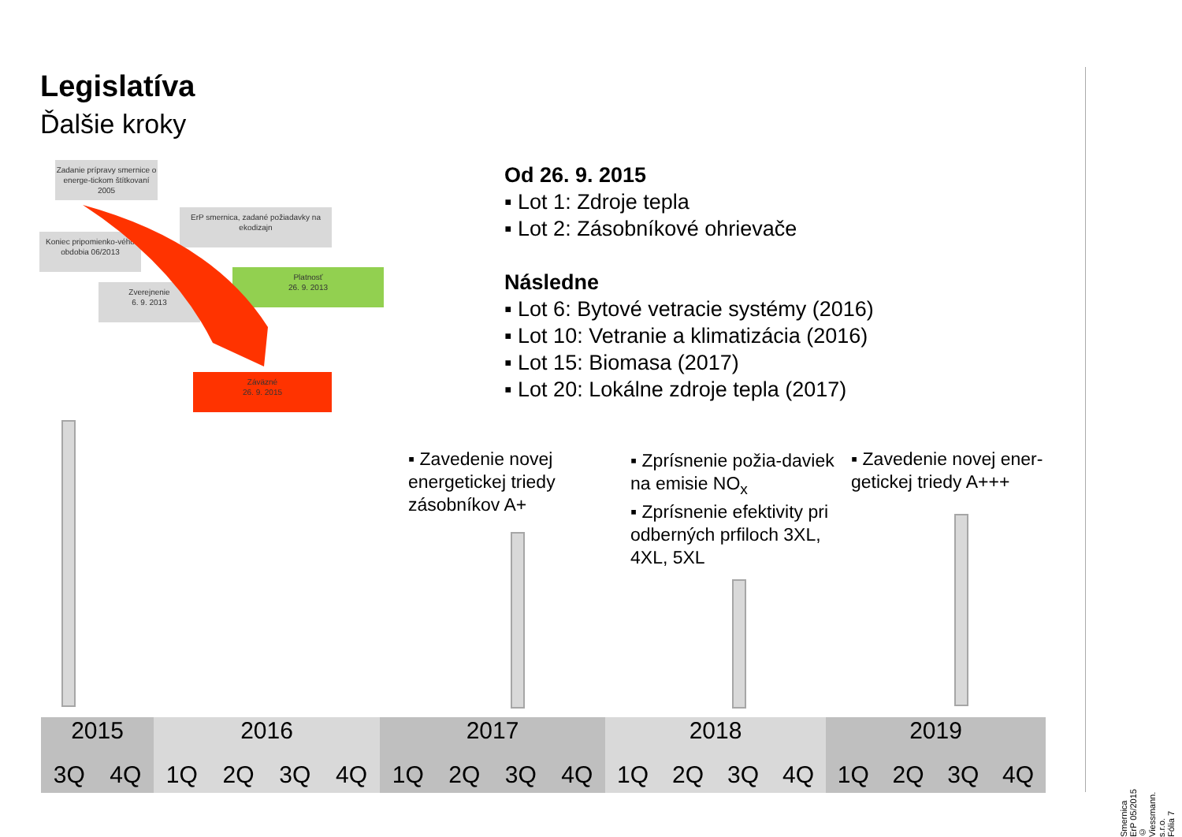Legislatíva
Ďalšie kroky
Zadanie prípravy smernice o energe-tickom štítkovaní 2005
ErP smernica, zadané požiadavky na ekodizajn
Koniec pripomienko-vého obdobia 06/2013
Platnosť
26. 9. 2013
Zverejnenie
6. 9. 2013
Záväzné
26. 9. 2015
Od 26. 9. 2015
Lot 1: Zdroje tepla
Lot 2: Zásobníkové ohrievače
Následne
Lot 6: Bytové vetracie systémy (2016)
Lot 10: Vetranie a klimatizácia (2016)
Lot 15: Biomasa (2017)
Lot 20: Lokálne zdroje tepla (2017)
Zavedenie novej energetickej triedy zásobníkov A+
Zprísnenie požia-daviek na emisie NO<sub>x</sub>
Zprísnenie efektivity pri odberných prfiloch 3XL, 4XL, 5XL
Zavedenie novej ener-getickej triedy A+++
2015
3Q 4Q
2016
1Q 2Q 3Q 4Q
2017
1Q 2Q 3Q 4Q
2018
1Q 2Q 3Q 4Q
2019
1Q 2Q 3Q 4Q
Smernica ErP 05/2015 © Viessmann. s.r.o.
Fólia 7